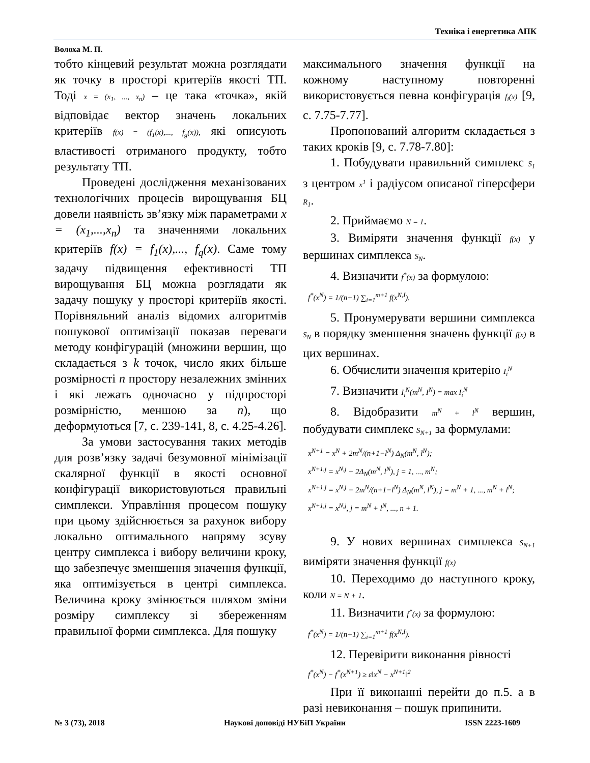Техніка і енергетика АПК
Волоха М. П.
тобто кінцевий результат можна розглядати як точку в просторі критеріїв якості ТП. Тоді x = (x<sub>1</sub>, ..., x<sub>n</sub>) – це така «точка», якій відповідає вектор значень локальних критеріїв f(x) = (f<sub>1</sub>(x),..., f<sub>g</sub>(x)), які описують властивості отриманого продукту, тобто результату ТП.
Проведені дослідження механізованих технологічних процесів вирощування БЦ довели наявність зв’язку між параметрами x = (x<sub>1</sub>,...,x<sub>n</sub>) та значеннями локальних критеріїв f(x) = f<sub>1</sub>(x),..., f<sub>q</sub>(x). Саме тому задачу підвищення ефективності ТП вирощування БЦ можна розглядати як задачу пошуку у просторі критеріїв якості. Порівняльний аналіз відомих алгоритмів пошукової оптимізації показав переваги методу конфігурацій (множини вершин, що складається з k точок, число яких більше розмірності n простору незалежних змінних і які лежать одночасно у підпросторі розмірністю, меншою за n), що деформуються [7, с. 239-141, 8, с. 4.25-4.26].
За умови застосування таких методів для розв’язку задачі безумовної мінімізації скалярної функції в якості основної конфігурації використовуються правильні симплекси. Управління процесом пошуку при цьому здійснюється за рахунок вибору локально оптимального напряму зсуву центру симплекса і вибору величини кроку, що забезпечує зменшення значення функції, яка оптимізується в центрі симплекса. Величина кроку змінюється шляхом зміни розміру симплексу зі збереженням правильної форми симплекса. Для пошуку
максимального значення функції на кожному наступному повторенні використовується певна конфігурація f<sub>i</sub>(x) [9, с. 7.75-7.77].
Пропонований алгоритм складається з таких кроків [9, с. 7.78-7.80]:
1. Побудувати правильний симплекс S<sub>1</sub> з центром x<sup>1</sup> і радіусом описаної гіперсфери R<sub>1</sub>.
2. Приймаємо N = 1.
3. Виміряти значення функції f(x) у вершинах симплекса S<sub>N</sub>.
4. Визначити f<sup>*</sup>(x) за формулою:
f<sup>*</sup>(x<sup>N</sup>) = 1/(n+1) ∑<sub>i=1</sub><sup>m+1</sup> f(x<sup>N,I</sup>).
5. Пронумерувати вершини симплекса S<sub>N</sub> в порядку зменшення значень функції f(x) в цих вершинах.
6. Обчислити значення критерію I<sub>i</sub><sup>N</sup>
7. Визначити I<sub>i</sub><sup>N</sup>(m<sup>N</sup>, I<sup>N</sup>) = max I<sub>i</sub><sup>N</sup>
8. Відобразити m<sup>N</sup> + l<sup>N</sup> вершин, побудувати симплекс S<sub>N+1</sub> за формулами:
x<sup>N+1</sup> = x<sup>N</sup> + 2m<sup>N</sup>/(n+1−l<sup>N</sup>) Δ<sub>N</sub>(m<sup>N</sup>, l<sup>N</sup>);
x<sup>N+1,j</sup> = x<sup>N,j</sup> + 2Δ<sub>N</sub>(m<sup>N</sup>, l<sup>N</sup>), j = 1, ..., m<sup>N</sup>;
x<sup>N+1,j</sup> = x<sup>N,j</sup> + 2m<sup>N</sup>/(n+1−l<sup>N</sup>) Δ<sub>N</sub>(m<sup>N</sup>, l<sup>N</sup>), j = m<sup>N</sup> + 1, ..., m<sup>N</sup> + l<sup>N</sup>;
x<sup>N+1,j</sup> = x<sup>N,j</sup>, j = m<sup>N</sup> + l<sup>N</sup>, ..., n + 1.
9. У нових вершинах симплекса S<sub>N+1</sub> виміряти значення функції f(x)
10. Переходимо до наступного кроку, коли N = N + 1.
11. Визначити f<sup>*</sup>(x) за формулою:
f<sup>*</sup>(x<sup>N</sup>) = 1/(n+1) ∑<sub>i=1</sub><sup>m+1</sup> f(x<sup>N,I</sup>).
12. Перевірити виконання рівності
f<sup>*</sup>(x<sup>N</sup>) − f<sup>*</sup>(x<sup>N+1</sup>) ≥ ε‖x<sup>N</sup> − x<sup>N+1</sup>‖<sup>2</sup>
При її виконанні перейти до п.5. а в разі невиконання – пошук припинити.
№ 3 (73), 2018 Наукові доповіді НУБіП України ISSN 2223-1609